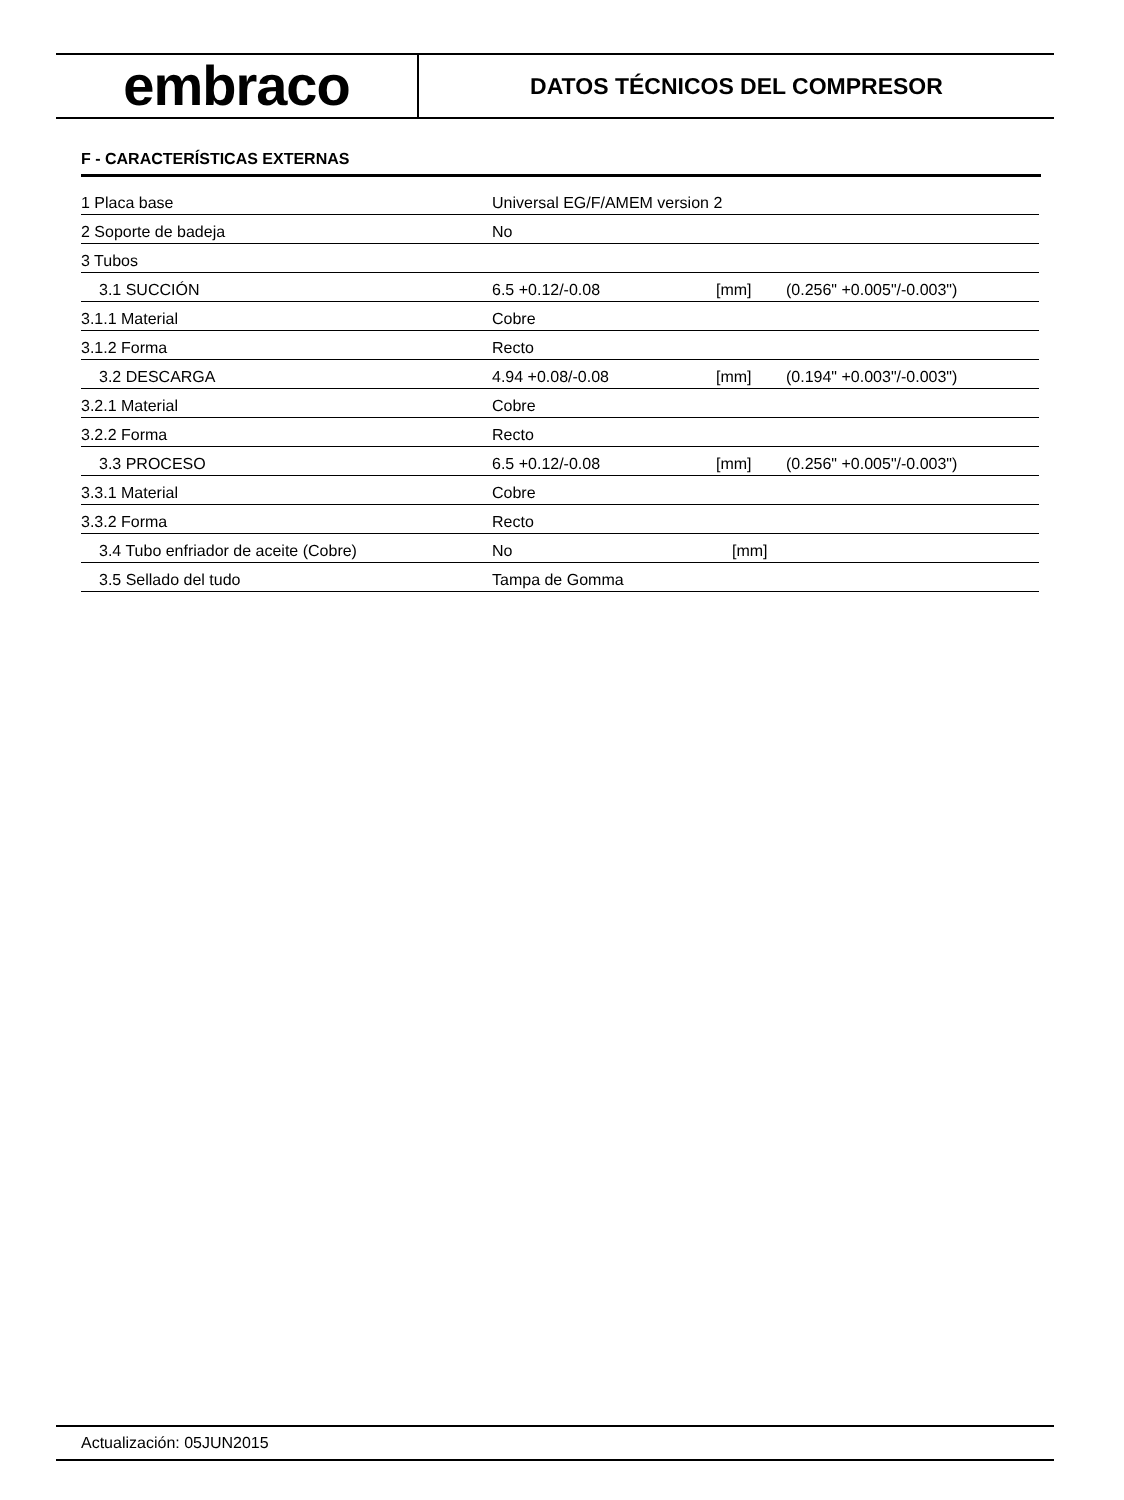embraco
DATOS TÉCNICOS DEL COMPRESOR
F - CARACTERÍSTICAS EXTERNAS
| 1 Placa base | Universal EG/F/AMEM version 2 | | |
| 2 Soporte de badeja | No | | |
| 3 Tubos | | | |
| 3.1 SUCCIÓN | 6.5 +0.12/-0.08 | [mm] | (0.256" +0.005"/-0.003") |
| 3.1.1 Material | Cobre | | |
| 3.1.2 Forma | Recto | | |
| 3.2 DESCARGA | 4.94 +0.08/-0.08 | [mm] | (0.194" +0.003"/-0.003") |
| 3.2.1 Material | Cobre | | |
| 3.2.2 Forma | Recto | | |
| 3.3 PROCESO | 6.5 +0.12/-0.08 | [mm] | (0.256" +0.005"/-0.003") |
| 3.3.1 Material | Cobre | | |
| 3.3.2 Forma | Recto | | |
| 3.4 Tubo enfriador de aceite (Cobre) | No | [mm] | |
| 3.5 Sellado del tudo | Tampa de Gomma | | |
Actualización: 05JUN2015